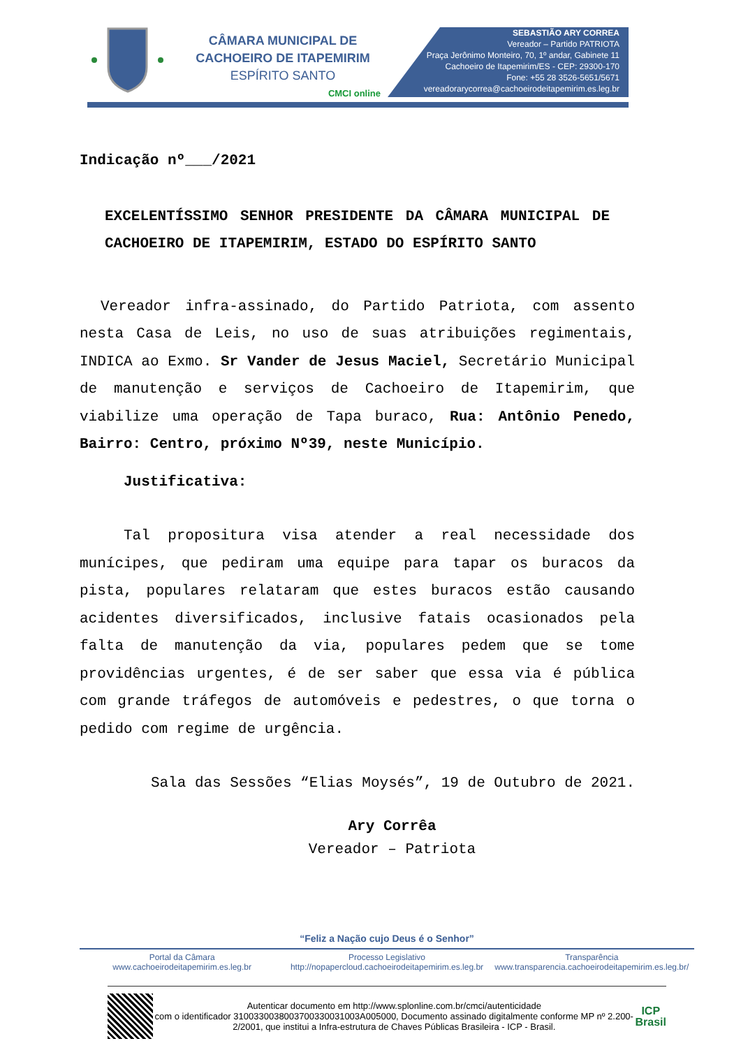CÂMARA MUNICIPAL DE
CACHOEIRO DE ITAPEMIRIM
ESPÍRITO SANTO
CMCI online
SEBASTIÃO ARY CORREA
Vereador – Partido PATRIOTA
Praça Jerônimo Monteiro, 70, 1º andar, Gabinete 11
Cachoeiro de Itapemirim/ES - CEP: 29300-170
Fone: +55 28 3526-5651/5671
vereadorarycorrea@cachoeirodeitapemirim.es.leg.br
Indicação nº___/2021
EXCELENTÍSSIMO SENHOR PRESIDENTE DA CÂMARA MUNICIPAL DE CACHOEIRO DE ITAPEMIRIM, ESTADO DO ESPÍRITO SANTO
Vereador infra-assinado, do Partido Patriota, com assento nesta Casa de Leis, no uso de suas atribuições regimentais, INDICA ao Exmo. Sr Vander de Jesus Maciel, Secretário Municipal de manutenção e serviços de Cachoeiro de Itapemirim, que viabilize uma operação de Tapa buraco, Rua: Antônio Penedo, Bairro: Centro, próximo Nº39, neste Município.
Justificativa:
Tal propositura visa atender a real necessidade dos munícipes, que pediram uma equipe para tapar os buracos da pista, populares relataram que estes buracos estão causando acidentes diversificados, inclusive fatais ocasionados pela falta de manutenção da via, populares pedem que se tome providências urgentes, é de ser saber que essa via é pública com grande tráfegos de automóveis e pedestres, o que torna o pedido com regime de urgência.
Sala das Sessões “Elias Moysés”, 19 de Outubro de 2021.
Ary Corrêa
Vereador – Patriota
“Feliz a Nação cujo Deus é o Senhor”
Portal da Câmara
www.cachoeirodeitapemirim.es.leg.br
Processo Legislativo
http://nopapercloud.cachoeirodeitapemirim.es.leg.br
Transparência
www.transparencia.cachoeirodeitapemirim.es.leg.br/
Autenticar documento em http://www.splonline.com.br/cmci/autenticidade
com o identificador 310033003800370033003100​3A005000, Documento assinado digitalmente conforme MP nº 2.200-2/2001, que institui a Infra-estrutura de Chaves Públicas Brasileira - ICP - Brasil.
ICP
Brasil